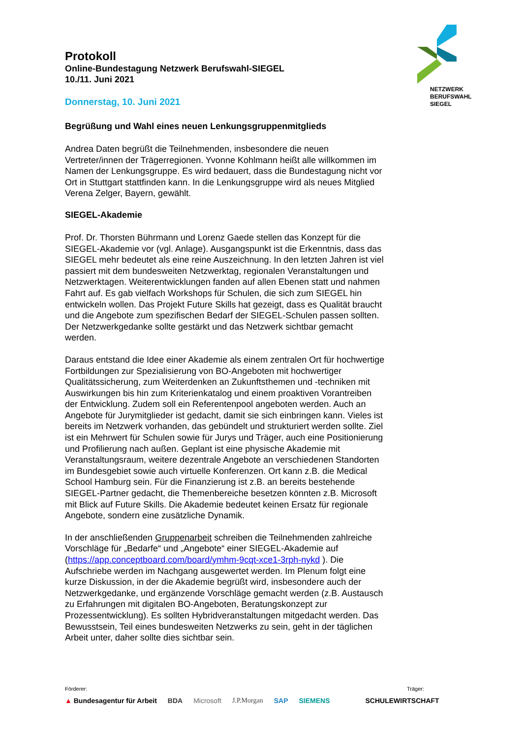NETZWERK
BERUFSWAHL
SIEGEL
Protokoll
Online-Bundestagung Netzwerk Berufswahl-SIEGEL
10./11. Juni 2021
Donnerstag, 10. Juni 2021
Begrüßung und Wahl eines neuen Lenkungsgruppenmitglieds
Andrea Daten begrüßt die Teilnehmenden, insbesondere die neuen Vertreter/innen der Trägerregionen. Yvonne Kohlmann heißt alle willkommen im Namen der Lenkungsgruppe. Es wird bedauert, dass die Bundestagung nicht vor Ort in Stuttgart stattfinden kann. In die Lenkungsgruppe wird als neues Mitglied Verena Zelger, Bayern, gewählt.
SIEGEL-Akademie
Prof. Dr. Thorsten Bührmann und Lorenz Gaede stellen das Konzept für die SIEGEL-Akademie vor (vgl. Anlage). Ausgangspunkt ist die Erkenntnis, dass das SIEGEL mehr bedeutet als eine reine Auszeichnung. In den letzten Jahren ist viel passiert mit dem bundesweiten Netzwerktag, regionalen Veranstaltungen und Netzwerktagen. Weiterentwicklungen fanden auf allen Ebenen statt und nahmen Fahrt auf. Es gab vielfach Workshops für Schulen, die sich zum SIEGEL hin entwickeln wollen. Das Projekt Future Skills hat gezeigt, dass es Qualität braucht und die Angebote zum spezifischen Bedarf der SIEGEL-Schulen passen sollten. Der Netzwerkgedanke sollte gestärkt und das Netzwerk sichtbar gemacht werden.
Daraus entstand die Idee einer Akademie als einem zentralen Ort für hochwertige Fortbildungen zur Spezialisierung von BO-Angeboten mit hochwertiger Qualitätssicherung, zum Weiterdenken an Zukunftsthemen und -techniken mit Auswirkungen bis hin zum Kriterienkatalog und einem proaktiven Vorantreiben der Entwicklung. Zudem soll ein Referentenpool angeboten werden. Auch an Angebote für Jurymitglieder ist gedacht, damit sie sich einbringen kann. Vieles ist bereits im Netzwerk vorhanden, das gebündelt und strukturiert werden sollte. Ziel ist ein Mehrwert für Schulen sowie für Jurys und Träger, auch eine Positionierung und Profilierung nach außen. Geplant ist eine physische Akademie mit Veranstaltungsraum, weitere dezentrale Angebote an verschiedenen Standorten im Bundesgebiet sowie auch virtuelle Konferenzen. Ort kann z.B. die Medical School Hamburg sein. Für die Finanzierung ist z.B. an bereits bestehende SIEGEL-Partner gedacht, die Themenbereiche besetzen könnten z.B. Microsoft mit Blick auf Future Skills. Die Akademie bedeutet keinen Ersatz für regionale Angebote, sondern eine zusätzliche Dynamik.
In der anschließenden Gruppenarbeit schreiben die Teilnehmenden zahlreiche Vorschläge für „Bedarfe“ und „Angebote“ einer SIEGEL-Akademie auf (https://app.conceptboard.com/board/ymhm-9cqt-xce1-3rph-nykd ). Die Aufschriebe werden im Nachgang ausgewertet werden. Im Plenum folgt eine kurze Diskussion, in der die Akademie begrüßt wird, insbesondere auch der Netzwerkgedanke, und ergänzende Vorschläge gemacht werden (z.B. Austausch zu Erfahrungen mit digitalen BO-Angeboten, Beratungskonzept zur Prozessentwicklung). Es sollten Hybridveranstaltungen mitgedacht werden. Das Bewusstsein, Teil eines bundesweiten Netzwerks zu sein, geht in der täglichen Arbeit unter, daher sollte dies sichtbar sein.
Förderer: Träger:
▲ Bundesagentur für Arbeit BDA Microsoft J.P.Morgan SAP SIEMENS SCHULEWIRTSCHAFT